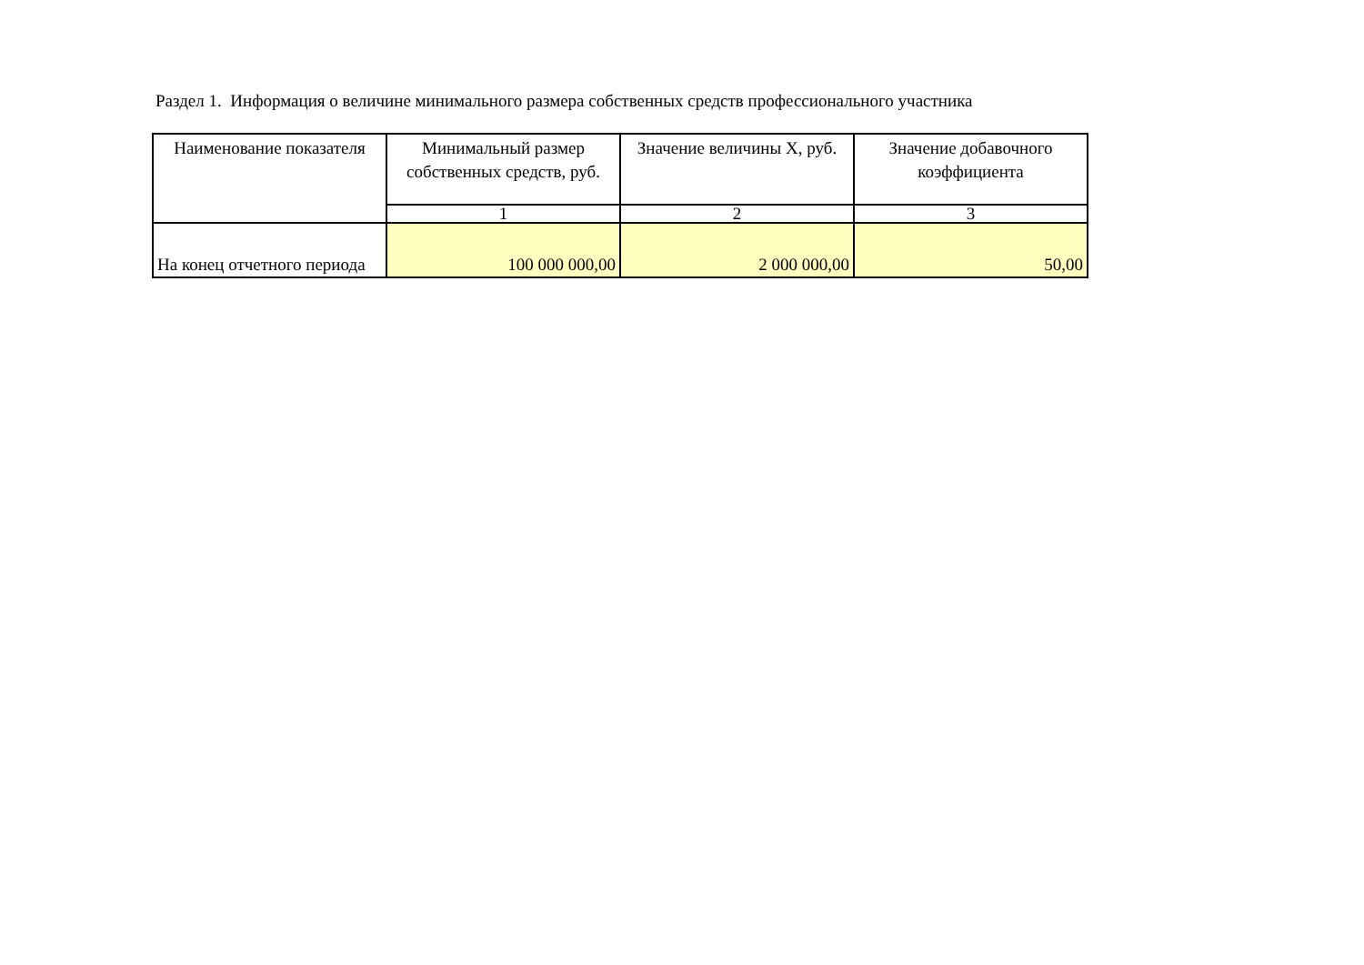Раздел 1. Информация о величине минимального размера собственных средств профессионального участника
| Наименование показателя | Минимальный размер собственных средств, руб. | Значение величины X, руб. | Значение добавочного коэффициента |
| --- | --- | --- | --- |
| | 1 | 2 | 3 |
| На конец отчетного периода | 100 000 000,00 | 2 000 000,00 | 50,00 |